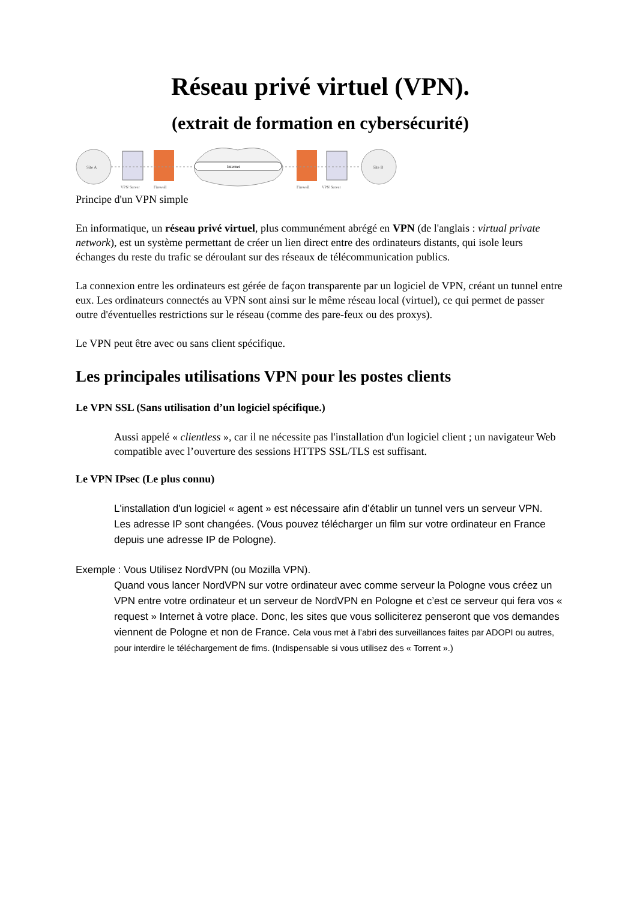Réseau privé virtuel (VPN).
(extrait de formation en cybersécurité)
Site A
Internet
Site B
VPN Server
Firewall
Firewall
VPN Server
Principe d'un VPN simple
En informatique, un réseau privé virtuel, plus communément abrégé en VPN (de l'anglais : virtual private network), est un système permettant de créer un lien direct entre des ordinateurs distants, qui isole leurs échanges du reste du trafic se déroulant sur des réseaux de télécommunication publics.
La connexion entre les ordinateurs est gérée de façon transparente par un logiciel de VPN, créant un tunnel entre eux. Les ordinateurs connectés au VPN sont ainsi sur le même réseau local (virtuel), ce qui permet de passer outre d'éventuelles restrictions sur le réseau (comme des pare-feux ou des proxys).
Le VPN peut être avec ou sans client spécifique.
Les principales utilisations VPN pour les postes clients
Le VPN SSL (Sans utilisation d’un logiciel spécifique.)
Aussi appelé « clientless », car il ne nécessite pas l'installation d'un logiciel client ; un navigateur Web compatible avec l’ouverture des sessions HTTPS SSL/TLS est suffisant.
Le VPN IPsec (Le plus connu)
L'installation d'un logiciel « agent » est nécessaire afin d’établir un tunnel vers un serveur VPN.
Les adresse IP sont changées. (Vous pouvez télécharger un film sur votre ordinateur en France depuis une adresse IP de Pologne).
Exemple : Vous Utilisez NordVPN (ou Mozilla VPN).
Quand vous lancer NordVPN sur votre ordinateur avec comme serveur la Pologne vous créez un VPN entre votre ordinateur et un serveur de NordVPN en Pologne et c’est ce serveur qui fera vos « request » Internet à votre place. Donc, les sites que vous solliciterez penseront que vos demandes viennent de Pologne et non de France. Cela vous met à l’abri des surveillances faites par ADOPI ou autres, pour interdire le téléchargement de fims. (Indispensable si vous utilisez des « Torrent ».)